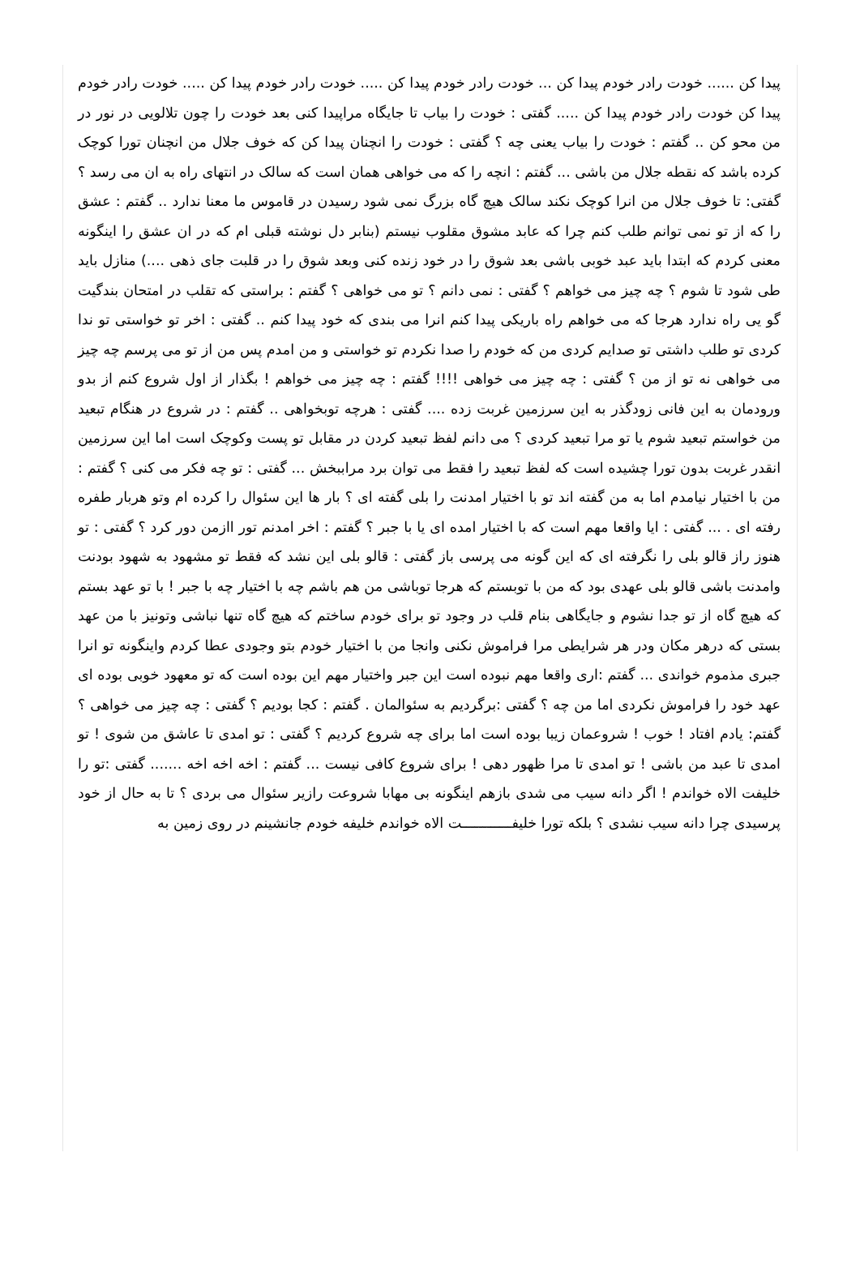پیدا کن ...... خودت رادر خودم پیدا کن ... خودت رادر خودم پیدا کن ..... خودت رادر خودم پیدا کن ..... خودت رادر خودم پیدا کن خودت رادر خودم پیدا کن ..... گفتی : خودت را بیاب تا جایگاه مراپیدا کنی بعد خودت را چون تلالویی در نور در من محو کن .. گفتم : خودت را بیاب یعنی چه ؟ گفتی : خودت را انچنان پیدا کن که خوف جلال من انچنان تورا کوچک کرده باشد که نقطه جلال من باشی ... گفتم : انچه را که می خواهی همان است که سالک در انتهای راه به ان می رسد ؟ گفتی: تا خوف جلال من انرا کوچک نکند سالک هیچ گاه بزرگ نمی شود رسیدن در قاموس ما معنا ندارد .. گفتم : عشق را که از تو نمی توانم طلب کنم چرا که عابد مشوق مقلوب نیستم (بنابر دل نوشته قبلی ام که در ان عشق را اینگونه معنی کردم که ابتدا باید عبد خوبی باشی بعد شوق را در خود زنده کنی وبعد شوق را در قلبت جای ذهی ....) منازل باید طی شود تا شوم ؟ چه چیز می خواهم ؟ گفتی : نمی دانم ؟ تو می خواهی ؟ گفتم : براستی که تقلب در امتحان بندگیت گو یی راه ندارد هرجا که می خواهم راه باریکی پیدا کنم انرا می بندی که خود پیدا کنم .. گفتی : اخر تو خواستی تو ندا کردی تو طلب داشتی تو صدایم کردی من که خودم را صدا نکردم تو خواستی و من امدم پس من از تو می پرسم چه چیز می خواهی نه تو از من ؟ گفتی : چه چیز می خواهی !!!! گفتم : چه چیز می خواهم ! بگذار از اول شروع کنم از بدو ورودمان به این فانی زودگذر به این سرزمین غربت زده .... گفتی : هرچه توبخواهی .. گفتم : در شروع در هنگام تبعید من خواستم تبعید شوم یا تو مرا تبعید کردی ؟ می دانم لفظ تبعید کردن در مقابل تو پست وکوچک است اما این سرزمین انقدر غربت بدون تورا چشیده است که لفظ تبعید را فقط می توان برد مراببخش ... گفتی : تو چه فکر می کنی ؟ گفتم : من با اختیار نیامدم اما به من گفته اند تو با اختیار امدنت را بلی گفته ای ؟ بار ها این سئوال را کرده ام وتو هربار طفره رفته ای . ... گفتی : ایا واقعا مهم است که با اختیار امده ای یا با جبر ؟ گفتم : اخر امدنم تور اازمن دور کرد ؟ گفتی : تو هنوز راز قالو بلی را نگرفته ای که این گونه می پرسی باز گفتی : قالو بلی این نشد که فقط تو مشهود به شهود بودنت وامدنت باشی قالو بلی عهدی بود که من با توبستم که هرجا توباشی من هم باشم چه با اختیار چه با جبر ! با تو عهد بستم که هیچ گاه از تو جدا نشوم و جایگاهی بنام قلب در وجود تو برای خودم ساختم که هیچ گاه تنها نباشی وتونیز با من عهد بستی که درهر مکان ودر هر شرایطی مرا فراموش نکنی وانجا من با اختیار خودم بتو وجودی عطا کردم واینگونه تو انرا جبری مذموم خواندی ... گفتم :اری واقعا مهم نبوده است این جبر واختیار مهم این بوده است که تو معهود خوبی بوده ای عهد خود را فراموش نکردی اما من چه ؟ گفتی :برگردیم به سئوالمان . گفتم : کجا بودیم ؟ گفتی : چه چیز می خواهی ؟ گفتم: یادم افتاد ! خوب ! شروعمان زیبا بوده است اما برای چه شروع کردیم ؟ گفتی : تو امدی تا عاشق من شوی ! تو امدی تا عبد من باشی ! تو امدی تا مرا ظهور دهی ! برای شروع کافی نیست ... گفتم : اخه اخه اخه ....... گفتی :تو را خلیفت الاه خواندم ! اگر دانه سیب می شدی بازهم اینگونه بی مهابا شروعت رازیر سئوال می بردی ؟ تا به حال از خود پرسیدی چرا دانه سیب نشدی ؟ بلکه تورا خلیفــــــــــــت الاه خواندم خلیفه خودم جانشینم در روی زمین به